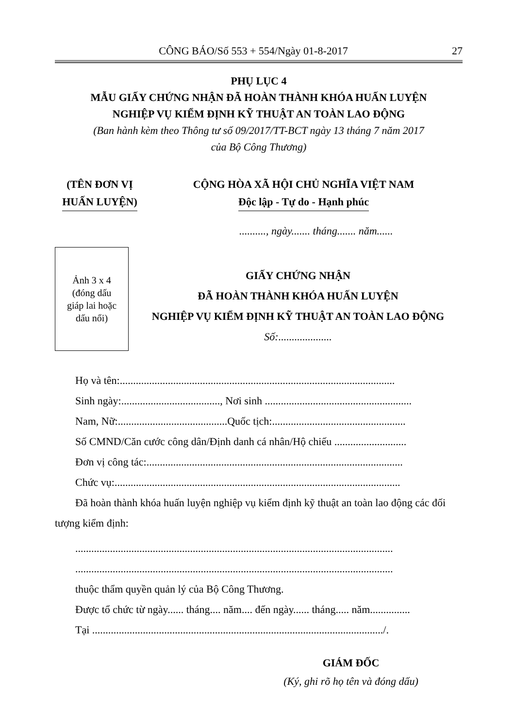CÔNG BÁO/Số 553 + 554/Ngày 01-8-2017 27
PHỤ LỤC 4
MẪU GIẤY CHỨNG NHẬN ĐÃ HOÀN THÀNH KHÓA HUẤN LUYỆN
NGHIỆP VỤ KIỂM ĐỊNH KỸ THUẬT AN TOÀN LAO ĐỘNG
(Ban hành kèm theo Thông tư số 09/2017/TT-BCT ngày 13 tháng 7 năm 2017
của Bộ Công Thương)
(TÊN ĐƠN VỊ
HUẤN LUYỆN)
CỘNG HÒA XÃ HỘI CHỦ NGHĨA VIỆT NAM
Độc lập - Tự do - Hạnh phúc
.........., ngày....... tháng....... năm......
Ảnh 3 x 4
(đóng dấu
giáp lai hoặc
dấu nổi)
GIẤY CHỨNG NHẬN
ĐÃ HOÀN THÀNH KHÓA HUẤN LUYỆN
NGHIỆP VỤ KIỂM ĐỊNH KỸ THUẬT AN TOÀN LAO ĐỘNG
Số:....................
Họ và tên:.......................................................................................................
Sinh ngày:....................................., Nơi sinh .......................................................
Nam, Nữ:.........................................Quốc tịch:..................................................
Số CMND/Căn cước công dân/Định danh cá nhân/Hộ chiếu ...........................
Đơn vị công tác:................................................................................................
Chức vụ:...........................................................................................................
Đã hoàn thành khóa huấn luyện nghiệp vụ kiểm định kỹ thuật an toàn lao động các đối tượng kiểm định:
.......................................................................................................................
.......................................................................................................................
thuộc thẩm quyền quản lý của Bộ Công Thương.
Được tổ chức từ ngày...... tháng.... năm.... đến ngày...... tháng..... năm...............
Tại ............................................................................................................./.
GIÁM ĐỐC
(Ký, ghi rõ họ tên và đóng dấu)